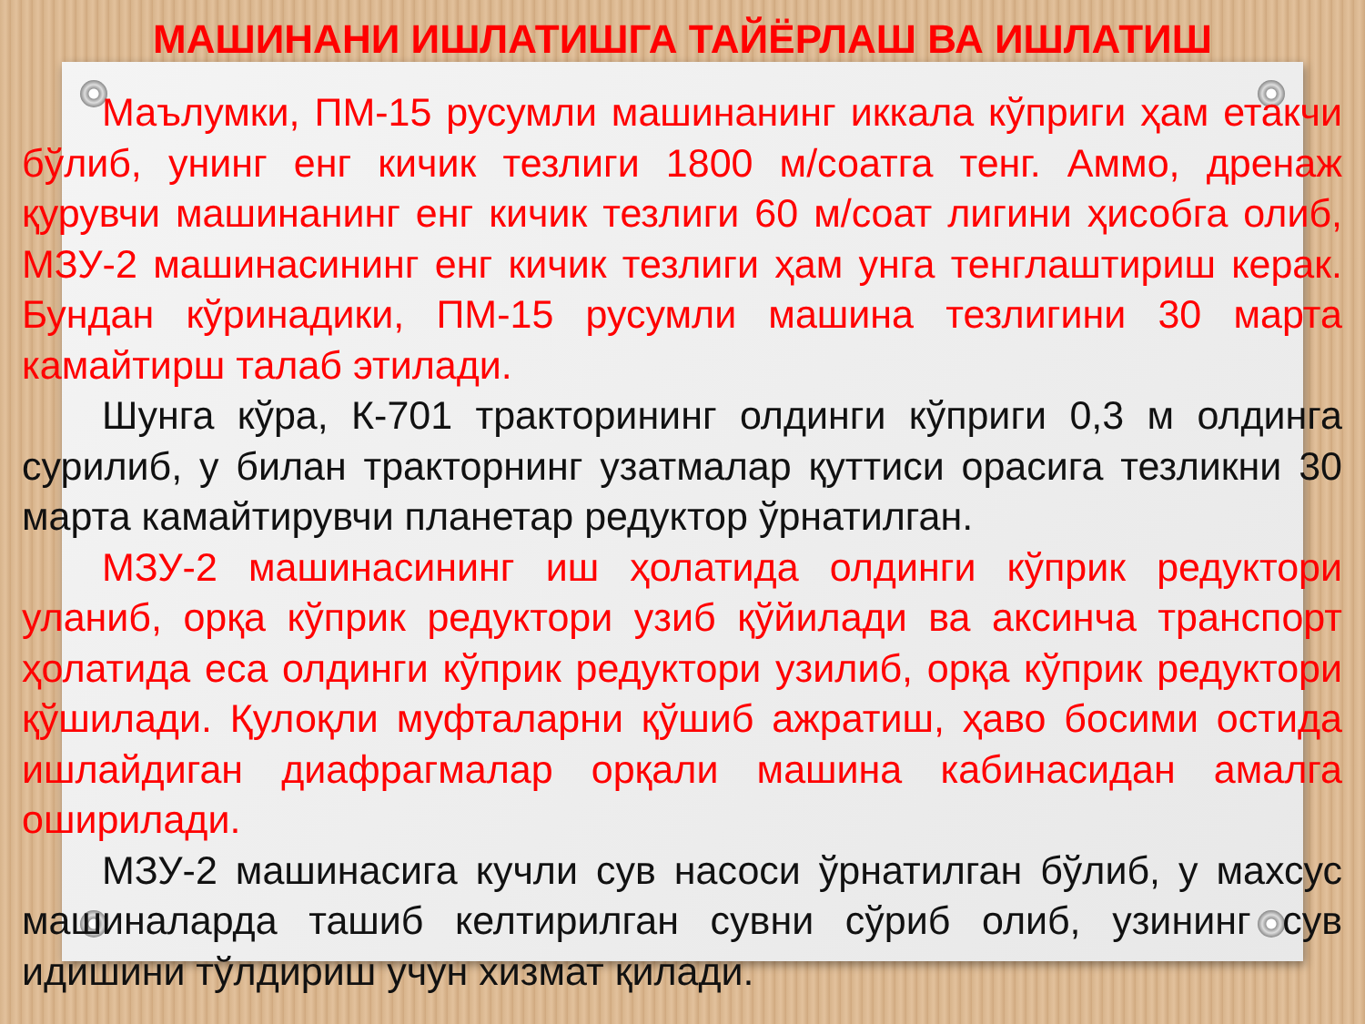МАШИНАНИ ИШЛАТИШГА ТАЙЁРЛАШ ВА ИШЛАТИШ
Маълумки, ПМ-15 русумли машинанинг иккала кўприги ҳам етакчи бўлиб, унинг енг кичик тезлиги 1800 м/соатга тенг. Аммо, дренаж қурувчи машинанинг енг кичик тезлиги 60 м/соат лигини ҳисобга олиб, МЗУ-2 машинасининг енг кичик тезлиги ҳам унга тенглаштириш керак. Бундан кўринадики, ПМ-15 русумли машина тезлигини 30 марта камайтирш талаб этилади.
Шунга кўра, К-701 тракторининг олдинги кўприги 0,3 м олдинга сурилиб, у билан тракторнинг узатмалар қуттиси орасига тезликни 30 марта камайтирувчи планетар редуктор ўрнатилган.
МЗУ-2 машинасининг иш ҳолатида олдинги кўприк редуктори уланиб, орқа кўприк редуктори узиб қўйилади ва аксинча транспорт ҳолатида еса олдинги кўприк редуктори узилиб, орқа кўприк редуктори қўшилади. Қулоқли муфталарни қўшиб ажратиш, ҳаво босими остида ишлайдиган диафрагмалар орқали машина кабинасидан амалга оширилади.
МЗУ-2 машинасига кучли сув насоси ўрнатилган бўлиб, у махсус машиналарда ташиб келтирилган сувни сўриб олиб, узининг сув идишини тўлдириш учун хизмат қилади.